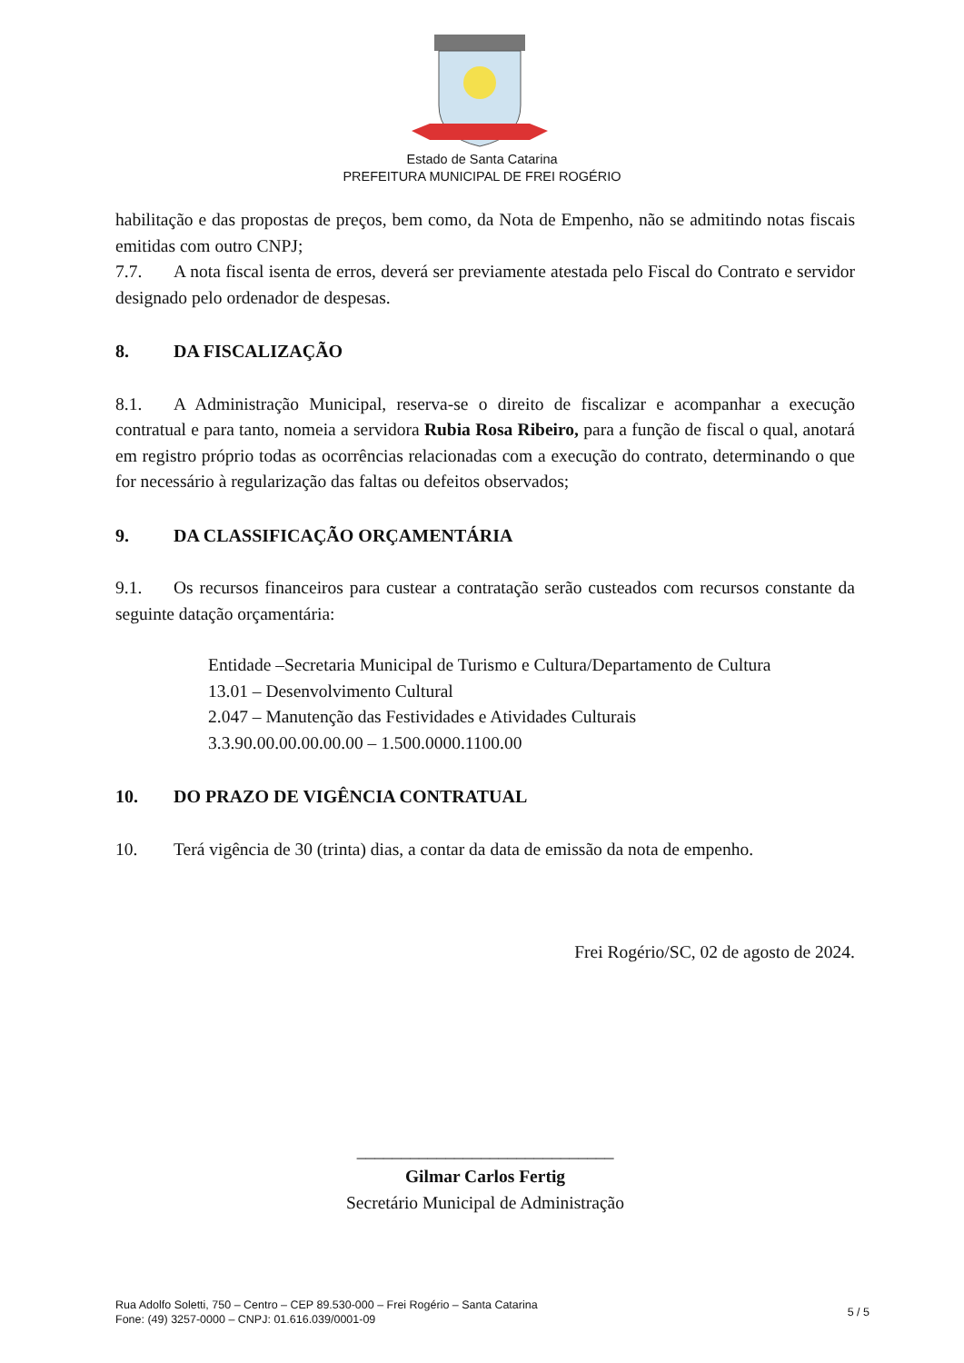Estado de Santa Catarina
PREFEITURA MUNICIPAL DE FREI ROGÉRIO
habilitação e das propostas de preços, bem como, da Nota de Empenho, não se admitindo notas fiscais emitidas com outro CNPJ;
7.7. A nota fiscal isenta de erros, deverá ser previamente atestada pelo Fiscal do Contrato e servidor designado pelo ordenador de despesas.
8. DA FISCALIZAÇÃO
8.1. A Administração Municipal, reserva-se o direito de fiscalizar e acompanhar a execução contratual e para tanto, nomeia a servidora Rubia Rosa Ribeiro, para a função de fiscal o qual, anotará em registro próprio todas as ocorrências relacionadas com a execução do contrato, determinando o que for necessário à regularização das faltas ou defeitos observados;
9. DA CLASSIFICAÇÃO ORÇAMENTÁRIA
9.1. Os recursos financeiros para custear a contratação serão custeados com recursos constante da seguinte datação orçamentária:
Entidade –Secretaria Municipal de Turismo e Cultura/Departamento de Cultura
13.01 – Desenvolvimento Cultural
2.047 – Manutenção das Festividades e Atividades Culturais
3.3.90.00.00.00.00.00 – 1.500.0000.1100.00
10. DO PRAZO DE VIGÊNCIA CONTRATUAL
10. Terá vigência de 30 (trinta) dias, a contar da data de emissão da nota de empenho.
Frei Rogério/SC, 02 de agosto de 2024.
_____________________________
Gilmar Carlos Fertig
Secretário Municipal de Administração
Rua Adolfo Soletti, 750 – Centro – CEP 89.530-000 – Frei Rogério – Santa Catarina
Fone: (49) 3257-0000 – CNPJ: 01.616.039/0001-09
5 / 5